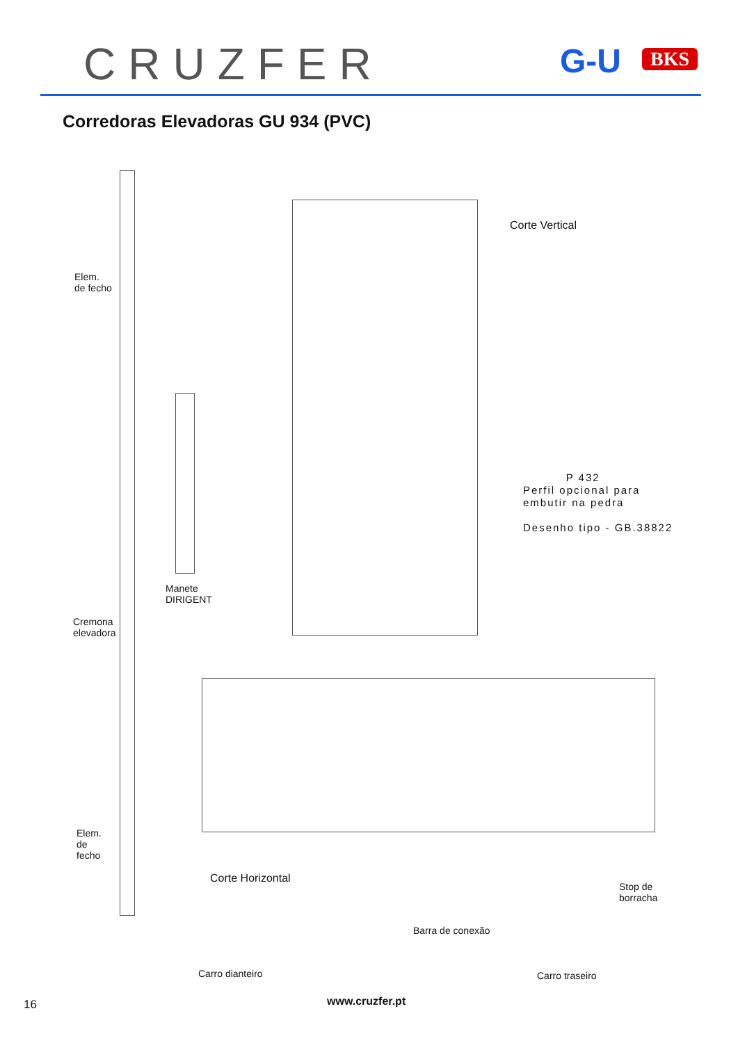CRUZFER G-U BKS
Corredoras Elevadoras GU 934 (PVC)
Elem.
de fecho
Corte Vertical
P 432
Perfil opcional para
embutir na pedra
Desenho tipo - GB.38822
Manete
DIRIGENT
Cremona
elevadora
Elem.
de
fecho
Corte Horizontal
Stop de
borracha
Barra de conexão
Carro dianteiro Carro traseiro
16 www.cruzfer.pt